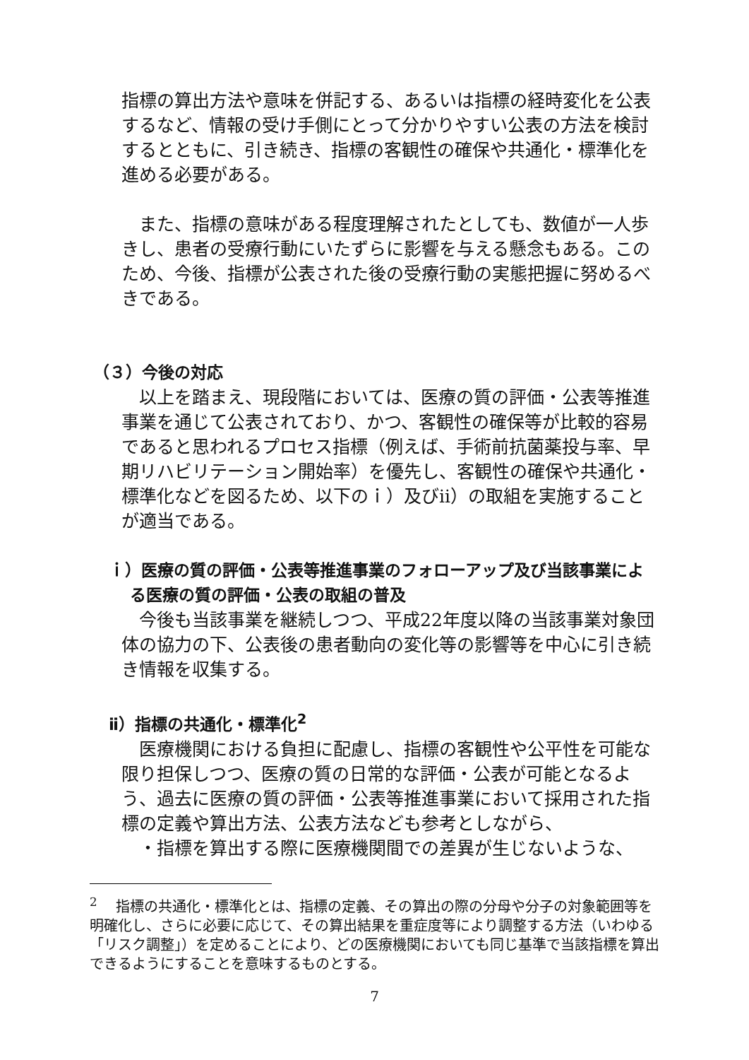指標の算出方法や意味を併記する、あるいは指標の経時変化を公表するなど、情報の受け手側にとって分かりやすい公表の方法を検討するとともに、引き続き、指標の客観性の確保や共通化・標準化を進める必要がある。
　また、指標の意味がある程度理解されたとしても、数値が一人歩きし、患者の受療行動にいたずらに影響を与える懸念もある。このため、今後、指標が公表された後の受療行動の実態把握に努めるべきである。
（３）今後の対応
　以上を踏まえ、現段階においては、医療の質の評価・公表等推進事業を通じて公表されており、かつ、客観性の確保等が比較的容易であると思われるプロセス指標（例えば、手術前抗菌薬投与率、早期リハビリテーション開始率）を優先し、客観性の確保や共通化・標準化などを図るため、以下のｉ）及びⅱ）の取組を実施することが適当である。
ｉ）医療の質の評価・公表等推進事業のフォローアップ及び当該事業による医療の質の評価・公表の取組の普及
　今後も当該事業を継続しつつ、平成22年度以降の当該事業対象団体の協力の下、公表後の患者動向の変化等の影響等を中心に引き続き情報を収集する。
ⅱ）指標の共通化・標準化<sup>2</sup>
　医療機関における負担に配慮し、指標の客観性や公平性を可能な限り担保しつつ、医療の質の日常的な評価・公表が可能となるよう、過去に医療の質の評価・公表等推進事業において採用された指標の定義や算出方法、公表方法なども参考としながら、
　・指標を算出する際に医療機関間での差異が生じないような、
<sup>2</sup> 　指標の共通化・標準化とは、指標の定義、その算出の際の分母や分子の対象範囲等を明確化し、さらに必要に応じて、その算出結果を重症度等により調整する方法（いわゆる「リスク調整」）を定めることにより、どの医療機関においても同じ基準で当該指標を算出できるようにすることを意味するものとする。
7